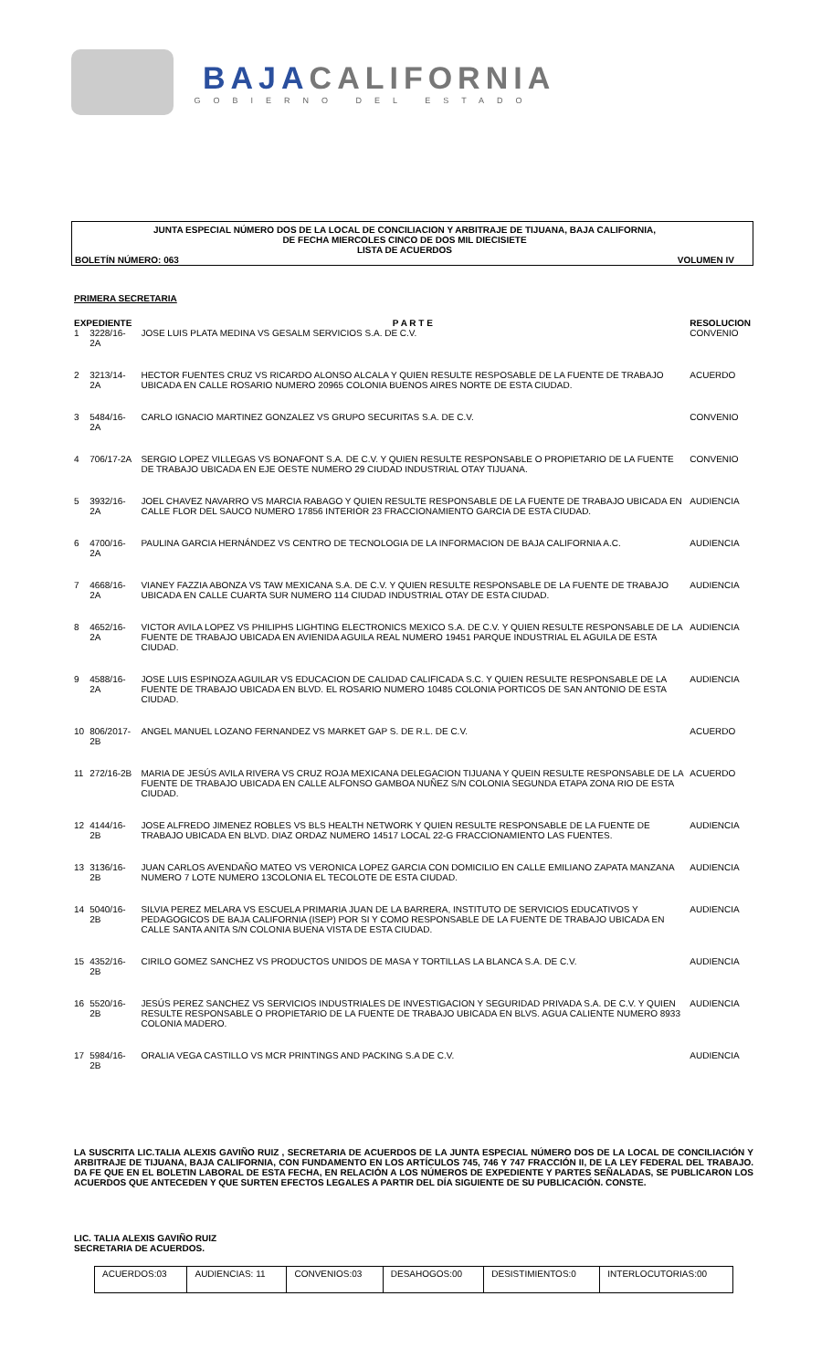BAJACALIFORNIA
GOBIERNO DEL ESTADO
JUNTA ESPECIAL NÚMERO DOS DE LA LOCAL DE CONCILIACION Y ARBITRAJE DE TIJUANA, BAJA CALIFORNIA,
DE FECHA MIERCOLES CINCO DE DOS MIL DIECISIETE
LISTA DE ACUERDOS
BOLETÍN NÚMERO: 063 VOLUMEN IV
PRIMERA SECRETARIA
| EXPEDIENTE | | P A R T E | RESOLUCION |
| --- | --- | --- | --- |
| 1 | 3228/16-2A | JOSE LUIS PLATA MEDINA VS GESALM SERVICIOS S.A. DE C.V. | CONVENIO |
| 2 | 3213/14-2A | HECTOR FUENTES CRUZ VS RICARDO ALONSO ALCALA Y QUIEN RESULTE RESPOSABLE DE LA FUENTE DE TRABAJO UBICADA EN CALLE ROSARIO NUMERO 20965 COLONIA BUENOS AIRES NORTE DE ESTA CIUDAD. | ACUERDO |
| 3 | 5484/16-2A | CARLO IGNACIO MARTINEZ GONZALEZ VS GRUPO SECURITAS S.A. DE C.V. | CONVENIO |
| 4 | 706/17-2A | SERGIO LOPEZ VILLEGAS VS BONAFONT S.A. DE C.V. Y QUIEN RESULTE RESPONSABLE O PROPIETARIO DE LA FUENTE DE TRABAJO UBICADA EN EJE OESTE NUMERO 29 CIUDAD INDUSTRIAL OTAY TIJUANA. | CONVENIO |
| 5 | 3932/16-2A | JOEL CHAVEZ NAVARRO VS MARCIA RABAGO Y QUIEN RESULTE RESPONSABLE DE LA FUENTE DE TRABAJO UBICADA EN CALLE FLOR DEL SAUCO NUMERO 17856 INTERIOR 23 FRACCIONAMIENTO GARCIA DE ESTA CIUDAD. | AUDIENCIA |
| 6 | 4700/16-2A | PAULINA GARCIA HERNÁNDEZ VS CENTRO DE TECNOLOGIA DE LA INFORMACION DE BAJA CALIFORNIA A.C. | AUDIENCIA |
| 7 | 4668/16-2A | VIANEY FAZZIA ABONZA VS TAW MEXICANA S.A. DE C.V. Y QUIEN RESULTE RESPONSABLE DE LA FUENTE DE TRABAJO UBICADA EN CALLE CUARTA SUR NUMERO 114 CIUDAD INDUSTRIAL OTAY DE ESTA CIUDAD. | AUDIENCIA |
| 8 | 4652/16-2A | VICTOR AVILA LOPEZ VS PHILIPHS LIGHTING ELECTRONICS MEXICO S.A. DE C.V. Y QUIEN RESULTE RESPONSABLE DE LA FUENTE DE TRABAJO UBICADA EN AVIENIDA AGUILA REAL NUMERO 19451 PARQUE INDUSTRIAL EL AGUILA DE ESTA CIUDAD. | AUDIENCIA |
| 9 | 4588/16-2A | JOSE LUIS ESPINOZA AGUILAR VS EDUCACION DE CALIDAD CALIFICADA S.C. Y QUIEN RESULTE RESPONSABLE DE LA FUENTE DE TRABAJO UBICADA EN BLVD. EL ROSARIO NUMERO 10485 COLONIA PORTICOS DE SAN ANTONIO DE ESTA CIUDAD. | AUDIENCIA |
| 10 | 806/2017-2B | ANGEL MANUEL LOZANO FERNANDEZ VS MARKET GAP S. DE R.L. DE C.V. | ACUERDO |
| 11 | 272/16-2B | MARIA DE JESÚS AVILA RIVERA VS CRUZ ROJA MEXICANA DELEGACION TIJUANA Y QUEIN RESULTE RESPONSABLE DE LA FUENTE DE TRABAJO UBICADA EN CALLE ALFONSO GAMBOA NUÑEZ S/N COLONIA SEGUNDA ETAPA ZONA RIO DE ESTA CIUDAD. | ACUERDO |
| 12 | 4144/16-2B | JOSE ALFREDO JIMENEZ ROBLES VS BLS HEALTH NETWORK Y QUIEN RESULTE RESPONSABLE DE LA FUENTE DE TRABAJO UBICADA EN BLVD. DIAZ ORDAZ NUMERO 14517 LOCAL 22-G FRACCIONAMIENTO LAS FUENTES. | AUDIENCIA |
| 13 | 3136/16-2B | JUAN CARLOS AVENDAÑO MATEO VS VERONICA LOPEZ GARCIA CON DOMICILIO EN CALLE EMILIANO ZAPATA MANZANA NUMERO 7 LOTE NUMERO 13COLONIA EL TECOLOTE DE ESTA CIUDAD. | AUDIENCIA |
| 14 | 5040/16-2B | SILVIA PEREZ MELARA VS ESCUELA PRIMARIA JUAN DE LA BARRERA, INSTITUTO DE SERVICIOS EDUCATIVOS Y PEDAGOGICOS DE BAJA CALIFORNIA (ISEP) POR SI Y COMO RESPONSABLE DE LA FUENTE DE TRABAJO UBICADA EN CALLE SANTA ANITA S/N COLONIA BUENA VISTA DE ESTA CIUDAD. | AUDIENCIA |
| 15 | 4352/16-2B | CIRILO GOMEZ SANCHEZ VS PRODUCTOS UNIDOS DE MASA Y TORTILLAS LA BLANCA S.A. DE C.V. | AUDIENCIA |
| 16 | 5520/16-2B | JESÚS PEREZ SANCHEZ VS SERVICIOS INDUSTRIALES DE INVESTIGACION Y SEGURIDAD PRIVADA S.A. DE C.V. Y QUIEN RESULTE RESPONSABLE O PROPIETARIO DE LA FUENTE DE TRABAJO UBICADA EN BLVS. AGUA CALIENTE NUMERO 8933 COLONIA MADERO. | AUDIENCIA |
| 17 | 5984/16-2B | ORALIA VEGA CASTILLO VS MCR PRINTINGS AND PACKING S.A DE C.V. | AUDIENCIA |
LA SUSCRITA LIC.TALIA ALEXIS GAVIÑO RUIZ , SECRETARIA DE ACUERDOS DE LA JUNTA ESPECIAL NÚMERO DOS DE LA LOCAL DE CONCILIACIÓN Y ARBITRAJE DE TIJUANA, BAJA CALIFORNIA, CON FUNDAMENTO EN LOS ARTÍCULOS 745, 746 Y 747 FRACCIÓN II, DE LA LEY FEDERAL DEL TRABAJO. DA FE QUE EN EL BOLETIN LABORAL DE ESTA FECHA, EN RELACIÓN A LOS NÚMEROS DE EXPEDIENTE Y PARTES SEÑALADAS, SE PUBLICARON LOS ACUERDOS QUE ANTECEDEN Y QUE SURTEN EFECTOS LEGALES A PARTIR DEL DÍA SIGUIENTE DE SU PUBLICACIÓN. CONSTE.
LIC. TALIA ALEXIS GAVIÑO RUIZ
SECRETARIA DE ACUERDOS.
| ACUERDOS:03 | AUDIENCIAS: 11 | CONVENIOS:03 | DESAHOGOS:00 | DESISTIMIENTOS:0 | INTERLOCUTORIAS:00 |